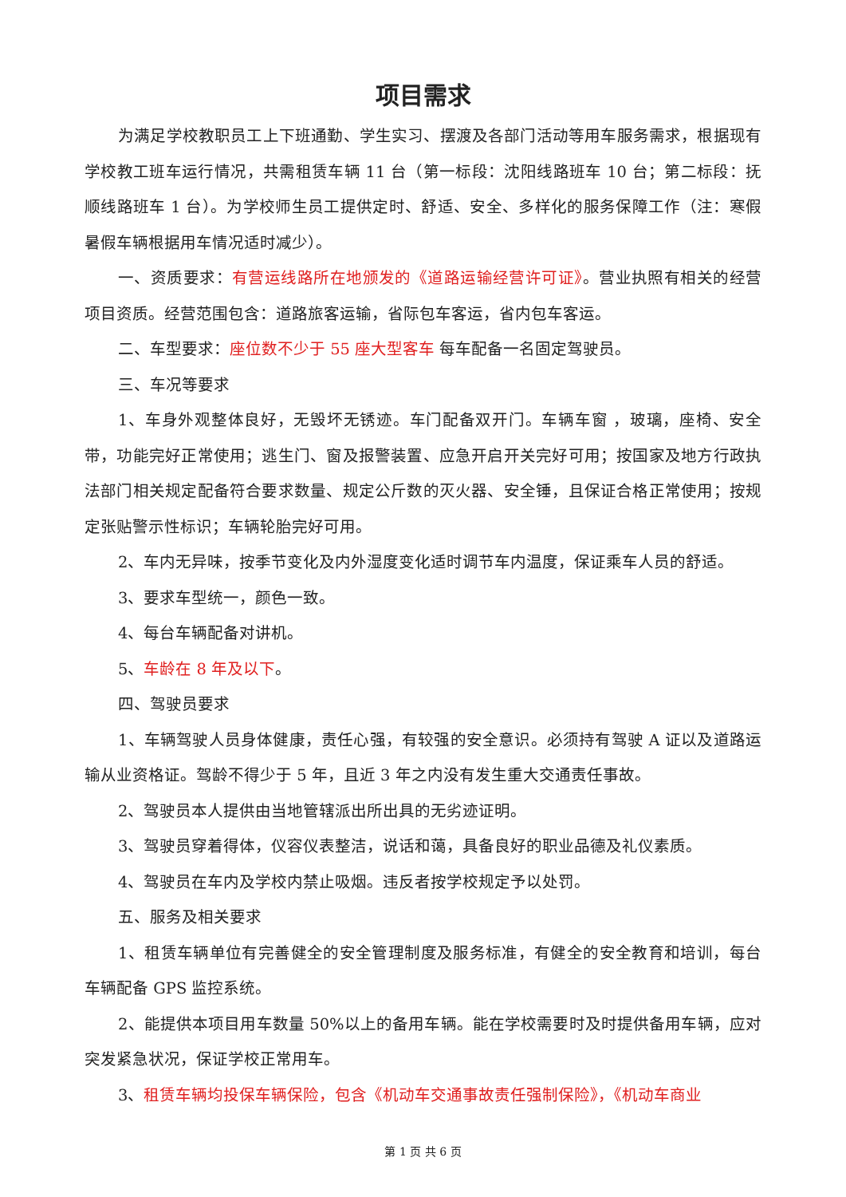项目需求
为满足学校教职员工上下班通勤、学生实习、摆渡及各部门活动等用车服务需求，根据现有学校教工班车运行情况，共需租赁车辆 11 台（第一标段：沈阳线路班车 10 台；第二标段：抚顺线路班车 1 台）。为学校师生员工提供定时、舒适、安全、多样化的服务保障工作（注：寒假暑假车辆根据用车情况适时减少）。
一、资质要求：有营运线路所在地颁发的《道路运输经营许可证》。营业执照有相关的经营项目资质。经营范围包含：道路旅客运输，省际包车客运，省内包车客运。
二、车型要求：座位数不少于 55 座大型客车 每车配备一名固定驾驶员。
三、车况等要求
1、车身外观整体良好，无毁坏无锈迹。车门配备双开门。车辆车窗 ，玻璃，座椅、安全带，功能完好正常使用；逃生门、窗及报警装置、应急开启开关完好可用；按国家及地方行政执法部门相关规定配备符合要求数量、规定公斤数的灭火器、安全锤，且保证合格正常使用；按规定张贴警示性标识；车辆轮胎完好可用。
2、车内无异味，按季节变化及内外湿度变化适时调节车内温度，保证乘车人员的舒适。
3、要求车型统一，颜色一致。
4、每台车辆配备对讲机。
5、车龄在 8 年及以下。
四、驾驶员要求
1、车辆驾驶人员身体健康，责任心强，有较强的安全意识。必须持有驾驶 A 证以及道路运输从业资格证。驾龄不得少于 5 年，且近 3 年之内没有发生重大交通责任事故。
2、驾驶员本人提供由当地管辖派出所出具的无劣迹证明。
3、驾驶员穿着得体，仪容仪表整洁，说话和蔼，具备良好的职业品德及礼仪素质。
4、驾驶员在车内及学校内禁止吸烟。违反者按学校规定予以处罚。
五、服务及相关要求
1、租赁车辆单位有完善健全的安全管理制度及服务标准，有健全的安全教育和培训，每台车辆配备 GPS 监控系统。
2、能提供本项目用车数量 50%以上的备用车辆。能在学校需要时及时提供备用车辆，应对突发紧急状况，保证学校正常用车。
3、租赁车辆均投保车辆保险，包含《机动车交通事故责任强制保险》，《机动车商业
第 1 页 共 6 页